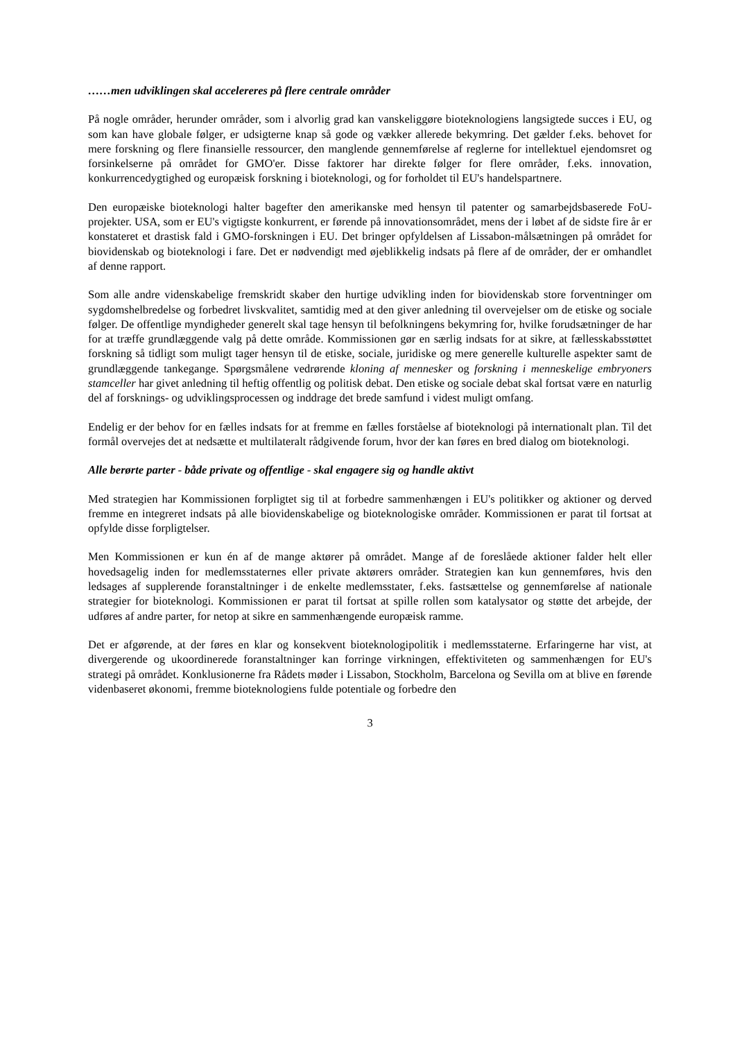……men udviklingen skal accelereres på flere centrale områder
På nogle områder, herunder områder, som i alvorlig grad kan vanskeliggøre bioteknologiens langsigtede succes i EU, og som kan have globale følger, er udsigterne knap så gode og vækker allerede bekymring. Det gælder f.eks. behovet for mere forskning og flere finansielle ressourcer, den manglende gennemførelse af reglerne for intellektuel ejendomsret og forsinkelserne på området for GMO'er. Disse faktorer har direkte følger for flere områder, f.eks. innovation, konkurrencedygtighed og europæisk forskning i bioteknologi, og for forholdet til EU's handelspartnere.
Den europæiske bioteknologi halter bagefter den amerikanske med hensyn til patenter og samarbejdsbaserede FoU-projekter. USA, som er EU's vigtigste konkurrent, er førende på innovationsområdet, mens der i løbet af de sidste fire år er konstateret et drastisk fald i GMO-forskningen i EU. Det bringer opfyldelsen af Lissabon-målsætningen på området for biovidenskab og bioteknologi i fare. Det er nødvendigt med øjeblikkelig indsats på flere af de områder, der er omhandlet af denne rapport.
Som alle andre videnskabelige fremskridt skaber den hurtige udvikling inden for biovidenskab store forventninger om sygdomshelbredelse og forbedret livskvalitet, samtidig med at den giver anledning til overvejelser om de etiske og sociale følger. De offentlige myndigheder generelt skal tage hensyn til befolkningens bekymring for, hvilke forudsætninger de har for at træffe grundlæggende valg på dette område. Kommissionen gør en særlig indsats for at sikre, at fællesskabsstøttet forskning så tidligt som muligt tager hensyn til de etiske, sociale, juridiske og mere generelle kulturelle aspekter samt de grundlæggende tankegange. Spørgsmålene vedrørende kloning af mennesker og forskning i menneskelige embryoners stamceller har givet anledning til heftig offentlig og politisk debat. Den etiske og sociale debat skal fortsat være en naturlig del af forsknings- og udviklingsprocessen og inddrage det brede samfund i videst muligt omfang.
Endelig er der behov for en fælles indsats for at fremme en fælles forståelse af bioteknologi på internationalt plan. Til det formål overvejes det at nedsætte et multilateralt rådgivende forum, hvor der kan føres en bred dialog om bioteknologi.
Alle berørte parter - både private og offentlige - skal engagere sig og handle aktivt
Med strategien har Kommissionen forpligtet sig til at forbedre sammenhængen i EU's politikker og aktioner og derved fremme en integreret indsats på alle biovidenskabelige og bioteknologiske områder. Kommissionen er parat til fortsat at opfylde disse forpligtelser.
Men Kommissionen er kun én af de mange aktører på området. Mange af de foreslåede aktioner falder helt eller hovedsagelig inden for medlemsstaternes eller private aktørers områder. Strategien kan kun gennemføres, hvis den ledsages af supplerende foranstaltninger i de enkelte medlemsstater, f.eks. fastsættelse og gennemførelse af nationale strategier for bioteknologi. Kommissionen er parat til fortsat at spille rollen som katalysator og støtte det arbejde, der udføres af andre parter, for netop at sikre en sammenhængende europæisk ramme.
Det er afgørende, at der føres en klar og konsekvent bioteknologipolitik i medlemsstaterne. Erfaringerne har vist, at divergerende og ukoordinerede foranstaltninger kan forringe virkningen, effektiviteten og sammenhængen for EU's strategi på området. Konklusionerne fra Rådets møder i Lissabon, Stockholm, Barcelona og Sevilla om at blive en førende videnbaseret økonomi, fremme bioteknologiens fulde potentiale og forbedre den
3